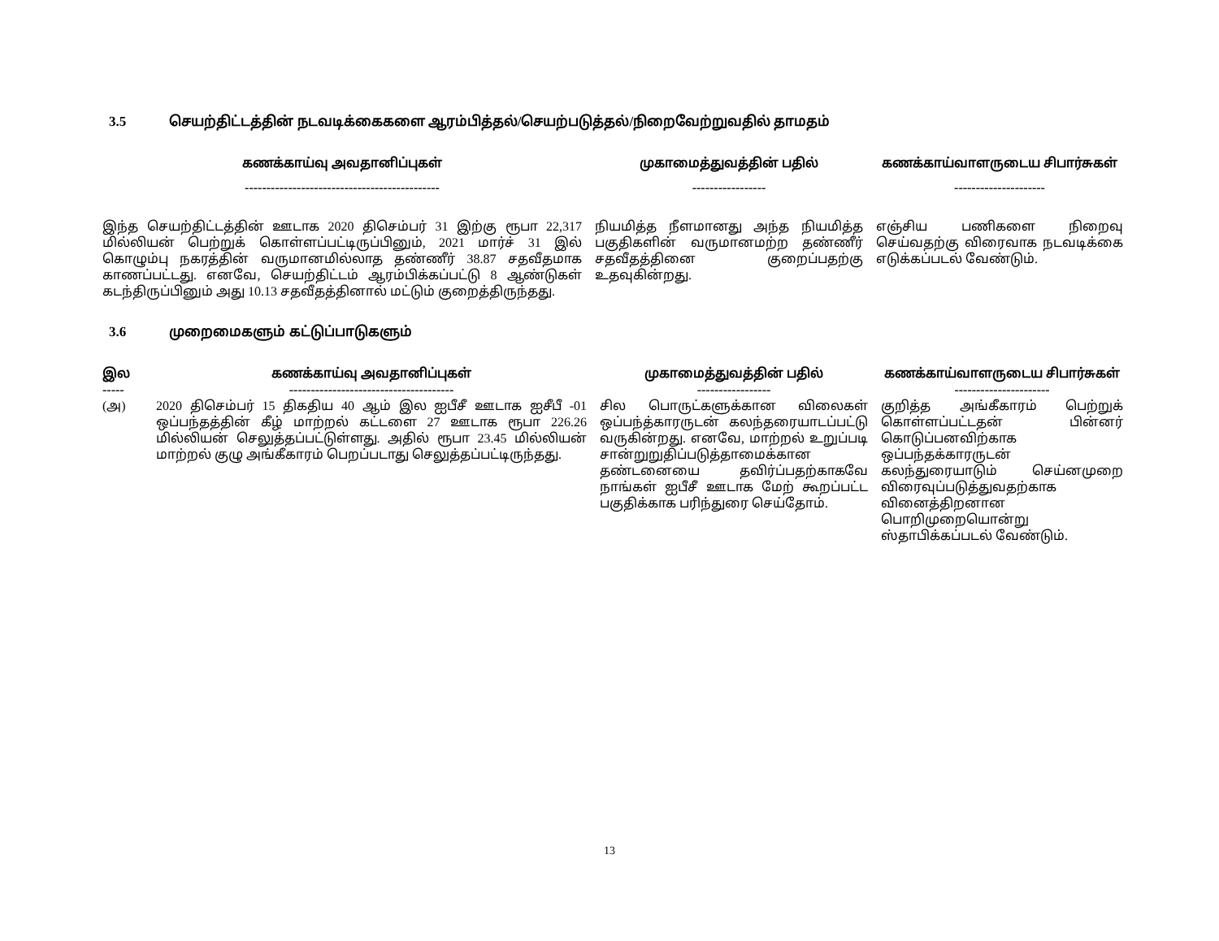3.5 செயற்திட்டத்தின் நடவடிக்கைகளை ஆரம்பித்தல்/செயற்படுத்தல்/நிறைவேற்றுவதில் தாமதம்
| கணக்காய்வு அவதானிப்புகள் | முகாமைத்துவத்தின் பதில் | கணக்காய்வாளருடைய சிபார்சுகள் |
| --- | --- | --- |
| --------------------------------------------- | ----------------- | --------------------- |
| இந்த செயற்திட்டத்தின் ஊடாக 2020 திசெம்பர் 31 இற்கு ரூபா 22,317 மில்லியன் பெற்றுக் கொள்ளப்பட்டிருப்பினும், 2021 மார்ச் 31 இல் கொழும்பு நகரத்தின் வருமானமில்லாத தண்ணீர் 38.87 சதவீதமாக காணப்பட்டது. எனவே, செயற்திட்டம் ஆரம்பிக்கப்பட்டு 8 ஆண்டுகள் கடந்திருப்பினும் அது 10.13 சதவீதத்தினால் மட்டும் குறைத்திருந்தது. | நியமித்த நீளமானது அந்த நியமித்த பகுதிகளின் வருமானமற்ற தண்ணீர் சதவீதத்தினை குறைப்பதற்கு உதவுகின்றது. | எஞ்சிய பணிகளை நிறைவு செய்வதற்கு விரைவாக நடவடிக்கை எடுக்கப்படல் வேண்டும். |
3.6 முறைமைகளும் கட்டுப்பாடுகளும்
| இல ----- | கணக்காய்வு அவதானிப்புகள் -------------------------------------- | முகாமைத்துவத்தின் பதில் ----------------- | கணக்காய்வாளருடைய சிபார்சுகள் ---------------------- |
| --- | --- | --- | --- |
| (அ) | 2020 திசெம்பர் 15 திகதிய 40 ஆம் இல ஐபீசீ ஊடாக ஐசீபீ -01 ஒப்பந்தத்தின் கீழ் மாற்றல் கட்டளை 27 ஊடாக ரூபா 226.26 மில்லியன் செலுத்தப்பட்டுள்ளது. அதில் ரூபா 23.45 மில்லியன் மாற்றல் குழு அங்கீகாரம் பெறப்படாது செலுத்தப்பட்டிருந்தது. | சில பொருட்களுக்கான விலைகள் ஒப்பந்த்காரருடன் கலந்தரையாடப்பட்டு வருகின்றது. எனவே, மாற்றல் உறுப்படி சான்றுறுதிப்படுத்தாமைக்கான தண்டனையை தவிர்ப்பதற்காகவே நாங்கள் ஐபீசீ ஊடாக மேற் கூறப்பட்ட பகுதிக்காக பரிந்துரை செய்தோம். | குறித்த அங்கீகாரம் பெற்றுக் கொள்ளப்பட்டதன் பின்னர் கொடுப்பனவிற்காக ஒப்பந்தக்காரருடன் கலந்துரையாடும் செய்னமுறை விரைவுப்படுத்துவதற்காக வினைத்திறனான பொறிமுறையொன்று ஸ்தாபிக்கப்படல் வேண்டும். |
13